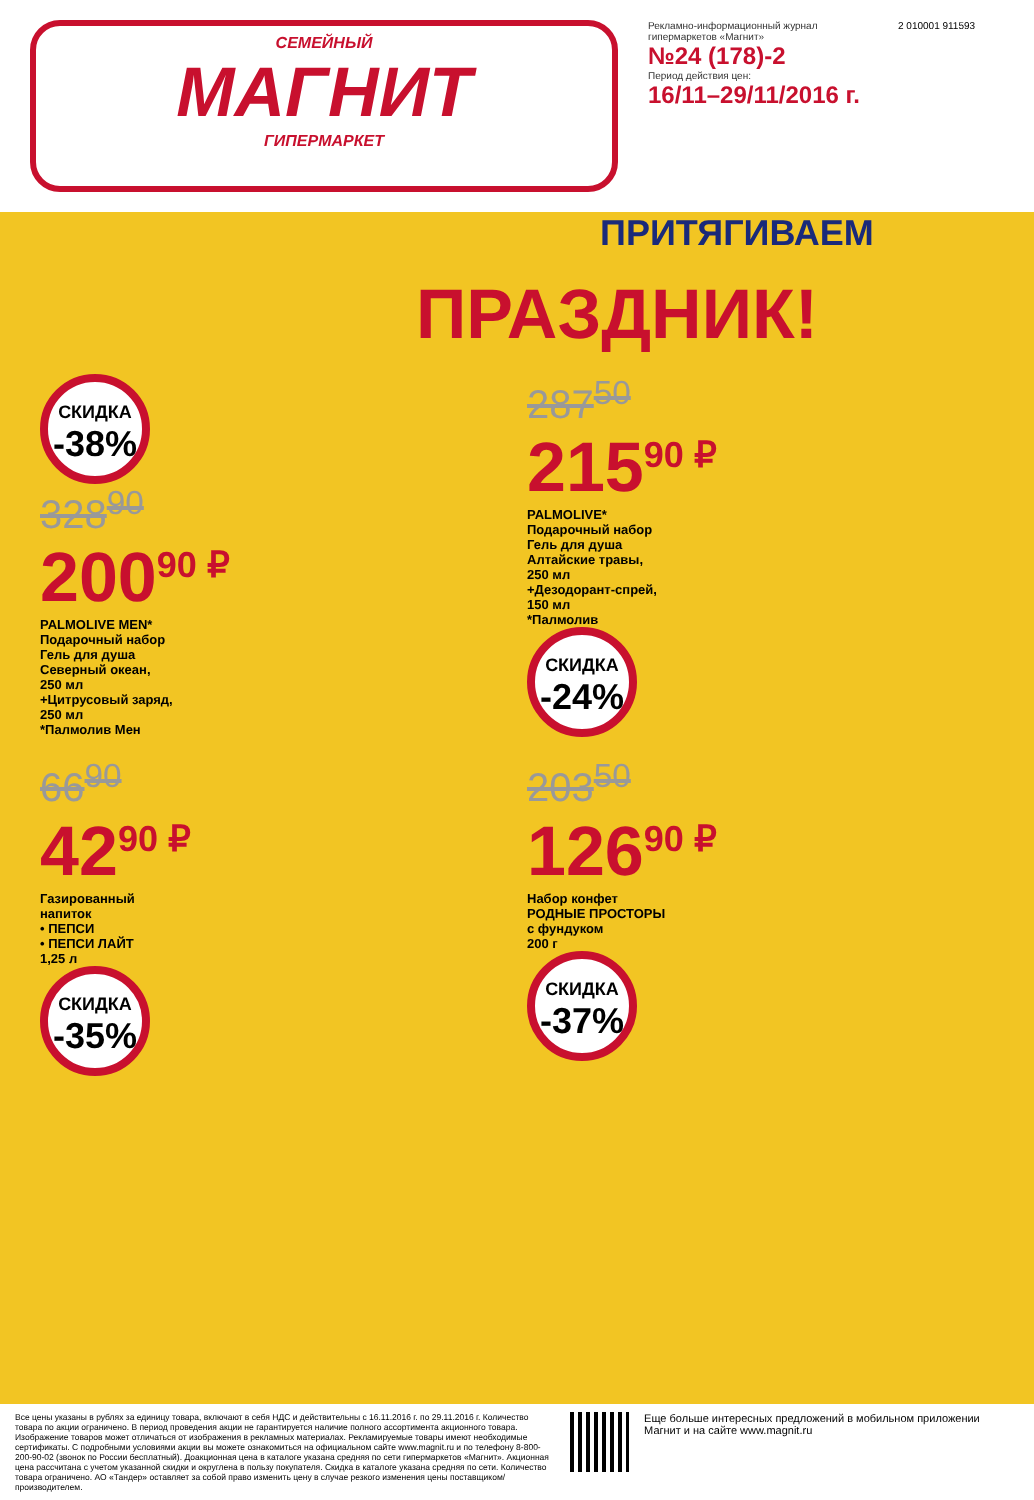СЕМЕЙНЫЙ
МАГНИТ
ГИПЕРМАРКЕТ
Рекламно-информационный журнал гипермаркетов «Магнит»
№24 (178)-2
Период действия цен:
16/11–29/11/2016 г.
2 010001 911593
ПРИТЯГИВАЕМ
ПРАЗДНИК!
СКИДКА -38%
328<sup>90</sup>
200<sup>90 ₽</sup>
PALMOLIVE MEN*
Подарочный набор
Гель для душа
Северный океан,
250 мл
+Цитрусовый заряд,
250 мл
*Палмолив Мен
287<sup>50</sup>
215<sup>90 ₽</sup>
PALMOLIVE*
Подарочный набор
Гель для душа
Алтайские травы,
250 мл
+Дезодорант-спрей,
150 мл
*Палмолив
СКИДКА -24%
66<sup>90</sup>
42<sup>90 ₽</sup>
Газированный
напиток
• ПЕПСИ
• ПЕПСИ ЛАЙТ
1,25 л
СКИДКА -35%
203<sup>50</sup>
126<sup>90 ₽</sup>
Набор конфет
РОДНЫЕ ПРОСТОРЫ
с фундуком
200 г
СКИДКА -37%
Все цены указаны в рублях за единицу товара, включают в себя НДС и действительны с 16.11.2016 г. по 29.11.2016 г. Количество товара по акции ограничено. В период проведения акции не гарантируется наличие полного ассортимента акционного товара. Изображение товаров может отличаться от изображения в рекламных материалах. Рекламируемые товары имеют необходимые сертификаты. С подробными условиями акции вы можете ознакомиться на официальном сайте www.magnit.ru и по телефону 8-800-200-90-02 (звонок по России бесплатный). Доакционная цена в каталоге указана средняя по сети гипермаркетов «Магнит». Акционная цена рассчитана с учетом указанной скидки и округлена в пользу покупателя. Скидка в каталоге указана средняя по сети. Количество товара ограничено. АО «Тандер» оставляет за собой право изменить цену в случае резкого изменения цены поставщиком/производителем.
Еще больше интересных предложений в мобильном приложении Магнит и на сайте www.magnit.ru